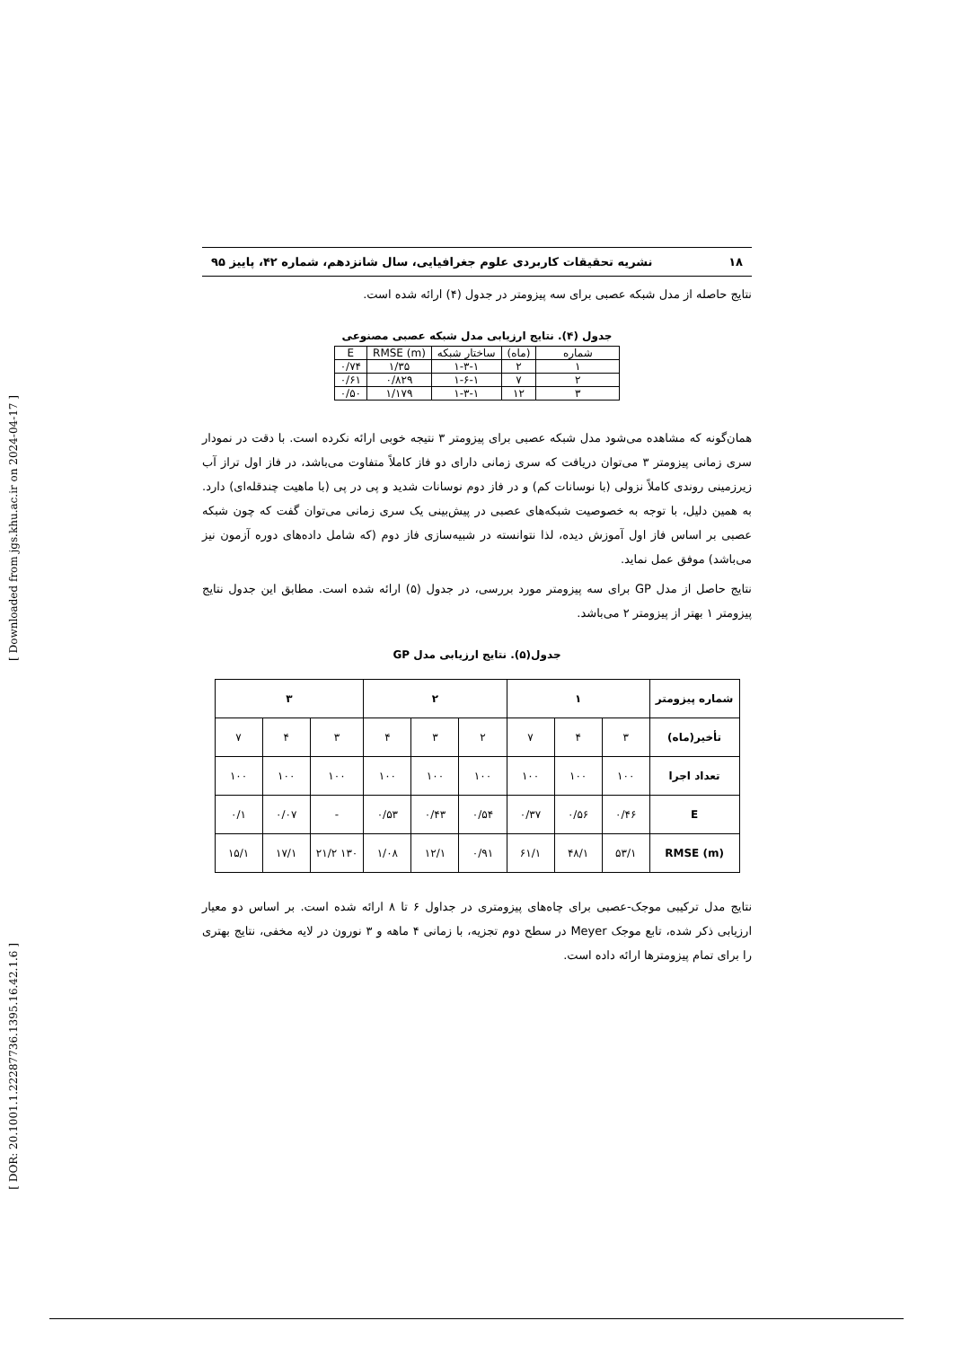۱۸ نشریه تحقیقات کاربردی علوم جغرافیایی، سال شانزدهم، شماره ۴۲، پاییز ۹۵
نتایج حاصله از مدل شبکه عصبی برای سه پیزومتر در جدول (۴) ارائه شده است.
جدول (۴). نتایج ارزیابی مدل شبکه عصبی مصنوعی
| شماره | (ماه) | ساختار شبکه | RMSE (m) | E |
| --- | --- | --- | --- | --- |
| ۱ | ۲ | ۱-۳-۱ | ۱/۳۵ | ۰/۷۴ |
| ۲ | ۷ | ۱-۶-۱ | ۰/۸۲۹ | ۰/۶۱ |
| ۳ | ۱۲ | ۱-۳-۱ | ۱/۱۷۹ | ۰/۵۰ |
همان‌گونه که مشاهده می‌شود مدل شبکه عصبی برای پیزومتر ۳ نتیجه خوبی ارائه نکرده است. با دقت در نمودار سری زمانی پیزومتر ۳ می‌توان دریافت که سری زمانی دارای دو فاز کاملاً متفاوت می‌باشد، در فاز اول تراز آب زیرزمینی روندی کاملاً نزولی (با نوسانات کم) و در فاز دوم نوسانات شدید و پی در پی (با ماهیت چندقله‌ای) دارد. به همین دلیل، با توجه به خصوصیت شبکه‌های عصبی در پیش‌بینی یک سری زمانی می‌توان گفت که چون شبکه عصبی بر اساس فاز اول آموزش دیده، لذا نتوانسته در شبیه‌سازی فاز دوم (که شامل داده‌های دوره آزمون نیز می‌باشد) موفق عمل نماید.
نتایج حاصل از مدل GP برای سه پیزومتر مورد بررسی، در جدول (۵) ارائه شده است. مطابق این جدول نتایج پیزومتر ۱ بهتر از پیزومتر ۲ می‌باشد.
جدول(۵). نتایج ارزیابی مدل GP
| شماره پیزومتر | ۱ | | | ۲ | | | ۳ | | |
| --- | --- | --- | --- | --- | --- | --- | --- | --- | --- |
| تأخیر(ماه) | ۳ | ۴ | ۷ | ۲ | ۳ | ۴ | ۳ | ۴ | ۷ |
| تعداد اجرا | ۱۰۰ | ۱۰۰ | ۱۰۰ | ۱۰۰ | ۱۰۰ | ۱۰۰ | ۱۰۰ | ۱۰۰ | ۱۰۰ |
| E | ۰/۴۶ | ۰/۵۶ | ۰/۳۷ | ۰/۵۴ | ۰/۴۳ | ۰/۵۳ | - | ۰/۰۷ | ۰/۱ |
| RMSE (m) | ۵۳/۱ | ۴۸/۱ | ۶۱/۱ | ۰/۹۱ | ۱۲/۱ | ۱/۰۸ | ۱۳۰ ۲۱/۲ | ۱۷/۱ | ۱۵/۱ |
نتایج مدل ترکیبی موجک-عصبی برای چاه‌های پیزومتری در جداول ۶ تا ۸ ارائه شده است. بر اساس دو معیار ارزیابی ذکر شده، تابع موجک Meyer در سطح دوم تجزیه، با زمانی ۴ ماهه و ۳ نورون در لایه مخفی، نتایج بهتری را برای تمام پیزومترها ارائه داده است.
[ Downloaded from jgs.khu.ac.ir on 2024-04-17 ]
[ DOR: 20.1001.1.22287736.1395.16.42.1.6 ]